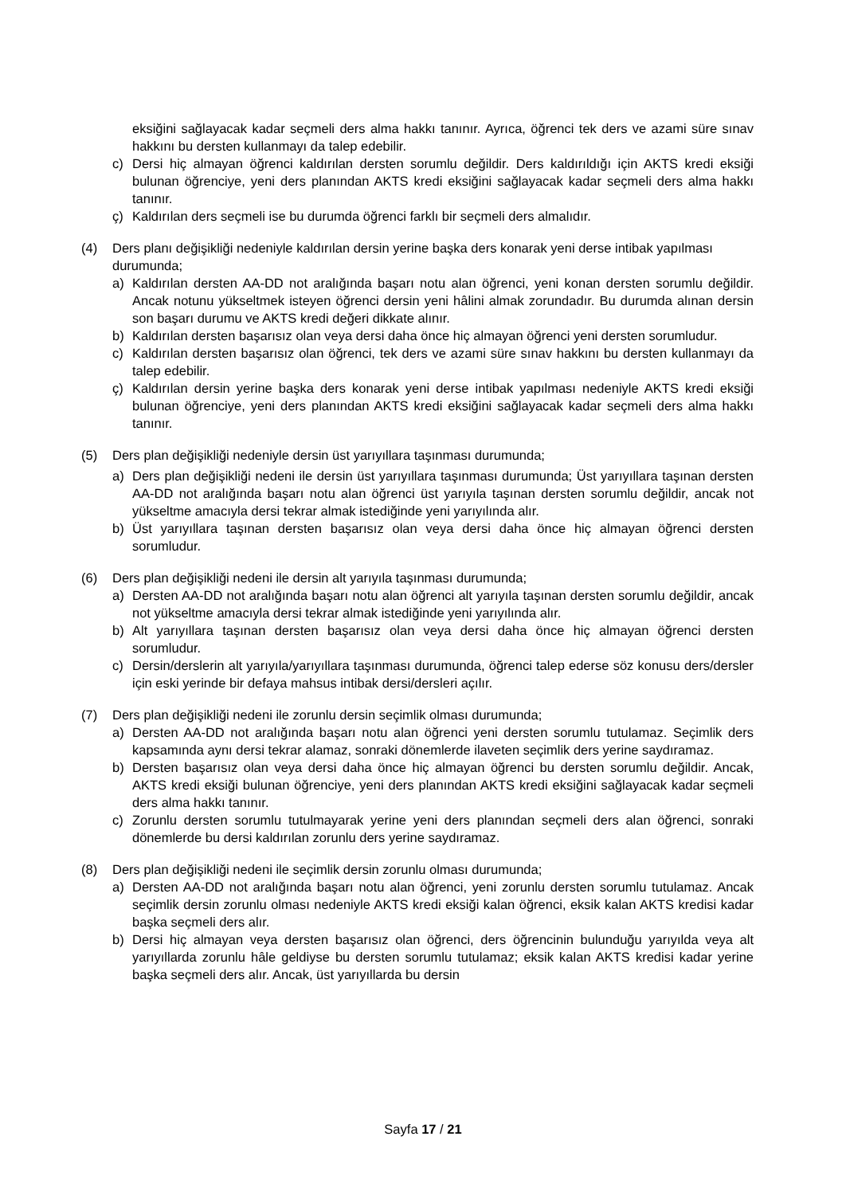eksiğini sağlayacak kadar seçmeli ders alma hakkı tanınır. Ayrıca, öğrenci tek ders ve azami süre sınav hakkını bu dersten kullanmayı da talep edebilir.
c) Dersi hiç almayan öğrenci kaldırılan dersten sorumlu değildir. Ders kaldırıldığı için AKTS kredi eksiği bulunan öğrenciye, yeni ders planından AKTS kredi eksiğini sağlayacak kadar seçmeli ders alma hakkı tanınır.
ç) Kaldırılan ders seçmeli ise bu durumda öğrenci farklı bir seçmeli ders almalıdır.
(4) Ders planı değişikliği nedeniyle kaldırılan dersin yerine başka ders konarak yeni derse intibak yapılması durumunda;
a) Kaldırılan dersten AA-DD not aralığında başarı notu alan öğrenci, yeni konan dersten sorumlu değildir. Ancak notunu yükseltmek isteyen öğrenci dersin yeni hâlini almak zorundadır. Bu durumda alınan dersin son başarı durumu ve AKTS kredi değeri dikkate alınır.
b) Kaldırılan dersten başarısız olan veya dersi daha önce hiç almayan öğrenci yeni dersten sorumludur.
c) Kaldırılan dersten başarısız olan öğrenci, tek ders ve azami süre sınav hakkını bu dersten kullanmayı da talep edebilir.
ç) Kaldırılan dersin yerine başka ders konarak yeni derse intibak yapılması nedeniyle AKTS kredi eksiği bulunan öğrenciye, yeni ders planından AKTS kredi eksiğini sağlayacak kadar seçmeli ders alma hakkı tanınır.
(5) Ders plan değişikliği nedeniyle dersin üst yarıyıllara taşınması durumunda;
a) Ders plan değişikliği nedeni ile dersin üst yarıyıllara taşınması durumunda; Üst yarıyıllara taşınan dersten AA-DD not aralığında başarı notu alan öğrenci üst yarıyıla taşınan dersten sorumlu değildir, ancak not yükseltme amacıyla dersi tekrar almak istediğinde yeni yarıyılında alır.
b) Üst yarıyıllara taşınan dersten başarısız olan veya dersi daha önce hiç almayan öğrenci dersten sorumludur.
(6) Ders plan değişikliği nedeni ile dersin alt yarıyıla taşınması durumunda;
a) Dersten AA-DD not aralığında başarı notu alan öğrenci alt yarıyıla taşınan dersten sorumlu değildir, ancak not yükseltme amacıyla dersi tekrar almak istediğinde yeni yarıyılında alır.
b) Alt yarıyıllara taşınan dersten başarısız olan veya dersi daha önce hiç almayan öğrenci dersten sorumludur.
c) Dersin/derslerin alt yarıyıla/yarıyıllara taşınması durumunda, öğrenci talep ederse söz konusu ders/dersler için eski yerinde bir defaya mahsus intibak dersi/dersleri açılır.
(7) Ders plan değişikliği nedeni ile zorunlu dersin seçimlik olması durumunda;
a) Dersten AA-DD not aralığında başarı notu alan öğrenci yeni dersten sorumlu tutulamaz. Seçimlik ders kapsamında aynı dersi tekrar alamaz, sonraki dönemlerde ilaveten seçimlik ders yerine saydıramaz.
b) Dersten başarısız olan veya dersi daha önce hiç almayan öğrenci bu dersten sorumlu değildir. Ancak, AKTS kredi eksiği bulunan öğrenciye, yeni ders planından AKTS kredi eksiğini sağlayacak kadar seçmeli ders alma hakkı tanınır.
c) Zorunlu dersten sorumlu tutulmayarak yerine yeni ders planından seçmeli ders alan öğrenci, sonraki dönemlerde bu dersi kaldırılan zorunlu ders yerine saydıramaz.
(8) Ders plan değişikliği nedeni ile seçimlik dersin zorunlu olması durumunda;
a) Dersten AA-DD not aralığında başarı notu alan öğrenci, yeni zorunlu dersten sorumlu tutulamaz. Ancak seçimlik dersin zorunlu olması nedeniyle AKTS kredi eksiği kalan öğrenci, eksik kalan AKTS kredisi kadar başka seçmeli ders alır.
b) Dersi hiç almayan veya dersten başarısız olan öğrenci, ders öğrencinin bulunduğu yarıyılda veya alt yarıyıllarda zorunlu hâle geldiyse bu dersten sorumlu tutulamaz; eksik kalan AKTS kredisi kadar yerine başka seçmeli ders alır. Ancak, üst yarıyıllarda bu dersin
Sayfa 17 / 21